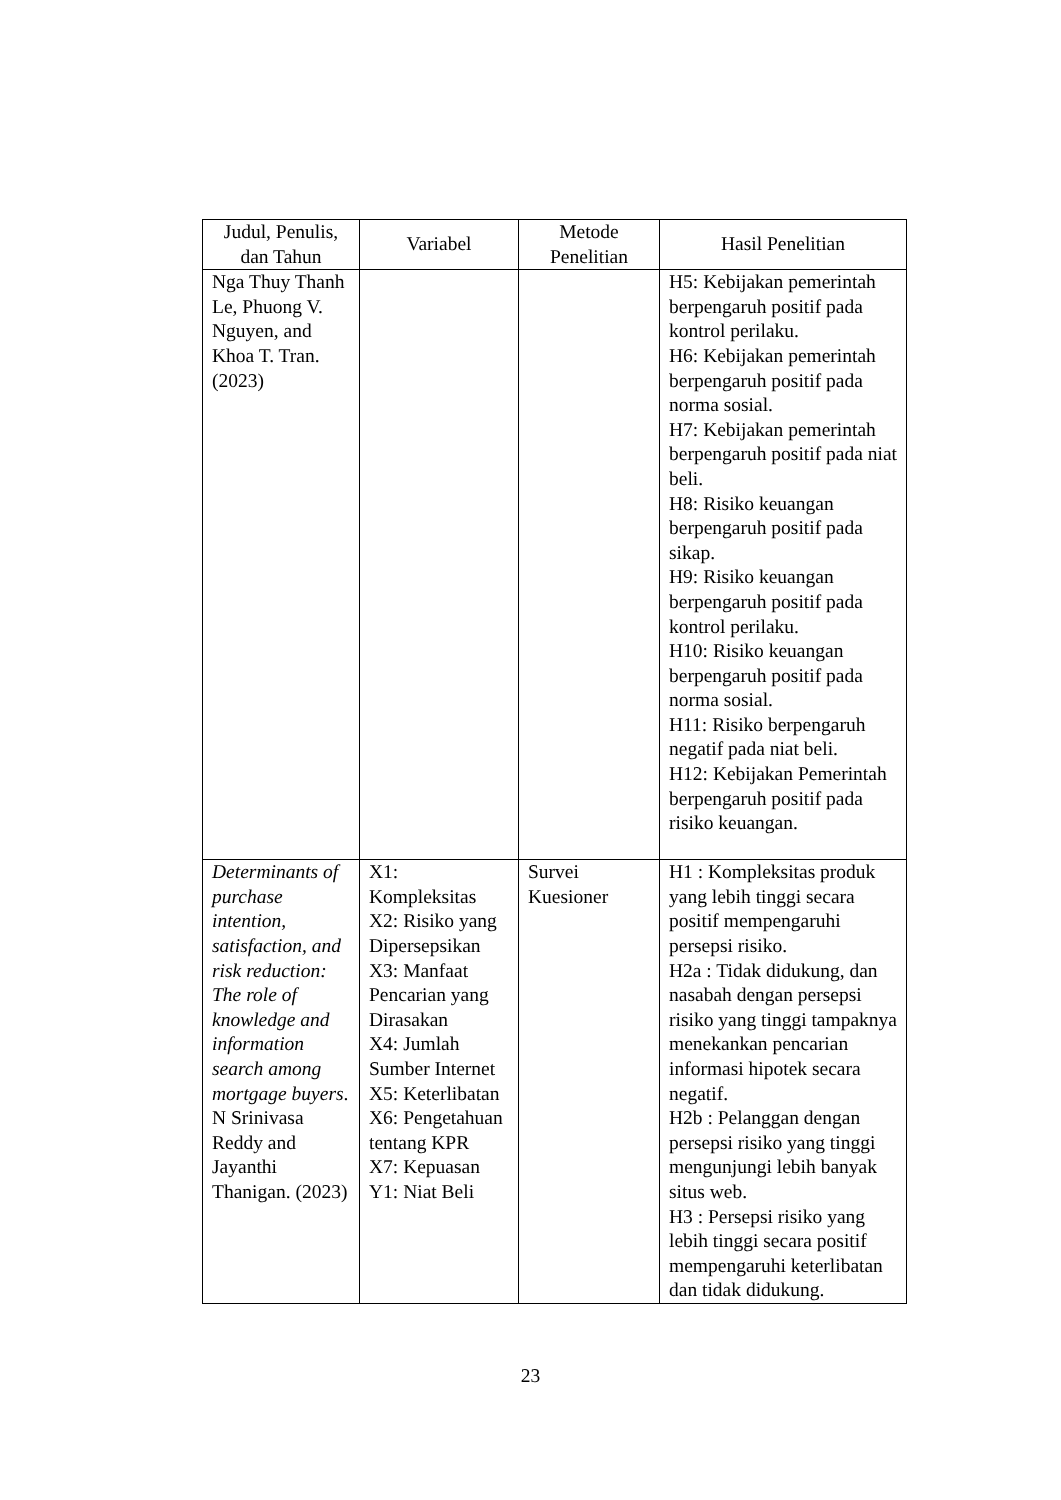| Judul, Penulis, dan Tahun | Variabel | Metode Penelitian | Hasil Penelitian |
| --- | --- | --- | --- |
| Nga Thuy Thanh Le, Phuong V. Nguyen, and Khoa T. Tran. (2023) | | | H5: Kebijakan pemerintah berpengaruh positif pada kontrol perilaku. H6: Kebijakan pemerintah berpengaruh positif pada norma sosial. H7: Kebijakan pemerintah berpengaruh positif pada niat beli. H8: Risiko keuangan berpengaruh positif pada sikap. H9: Risiko keuangan berpengaruh positif pada kontrol perilaku. H10: Risiko keuangan berpengaruh positif pada norma sosial. H11: Risiko berpengaruh negatif pada niat beli. H12: Kebijakan Pemerintah berpengaruh positif pada risiko keuangan. |
| Determinants of purchase intention, satisfaction, and risk reduction: The role of knowledge and information search among mortgage buyers . N Srinivasa Reddy and Jayanthi Thanigan. (2023) | X1: Kompleksitas X2: Risiko yang Dipersepsikan X3: Manfaat Pencarian yang Dirasakan X4: Jumlah Sumber Internet X5: Keterlibatan X6: Pengetahuan tentang KPR X7: Kepuasan Y1: Niat Beli | Survei Kuesioner | H1 : Kompleksitas produk yang lebih tinggi secara positif mempengaruhi persepsi risiko. H2a : Tidak didukung, dan nasabah dengan persepsi risiko yang tinggi tampaknya menekankan pencarian informasi hipotek secara negatif. H2b : Pelanggan dengan persepsi risiko yang tinggi mengunjungi lebih banyak situs web. H3 : Persepsi risiko yang lebih tinggi secara positif mempengaruhi keterlibatan dan tidak didukung. |
23